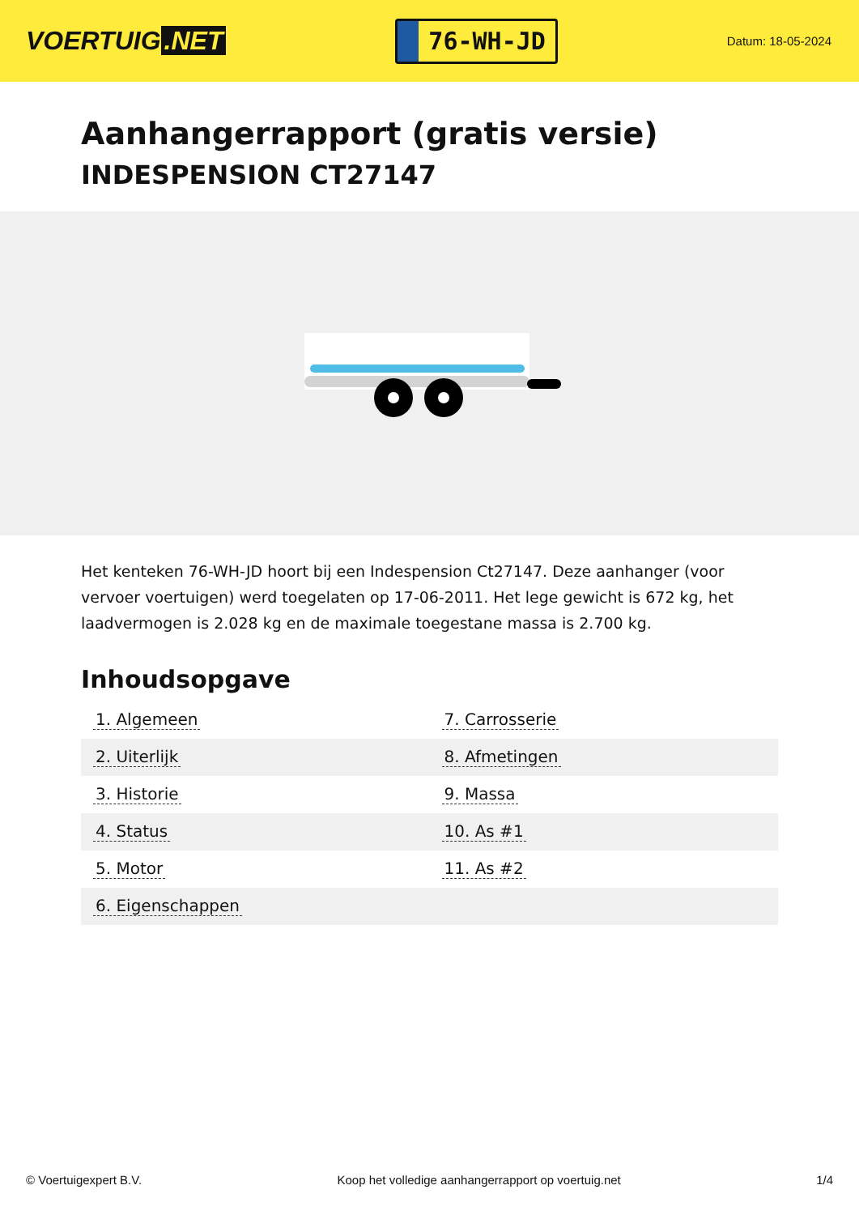VOERTUIG.NET
76-WH-JD
Datum: 18-05-2024
Aanhangerrapport (gratis versie)
INDESPENSION CT27147
Het kenteken 76-WH-JD hoort bij een Indespension Ct27147. Deze aanhanger (voor vervoer voertuigen) werd toegelaten op 17-06-2011. Het lege gewicht is 672 kg, het laadvermogen is 2.028 kg en de maximale toegestane massa is 2.700 kg.
Inhoudsopgave
| 1. Algemeen | 7. Carrosserie |
| 2. Uiterlijk | 8. Afmetingen |
| 3. Historie | 9. Massa |
| 4. Status | 10. As #1 |
| 5. Motor | 11. As #2 |
| 6. Eigenschappen | |
© Voertuigexpert B.V. Koop het volledige aanhangerrapport op voertuig.net 1/4